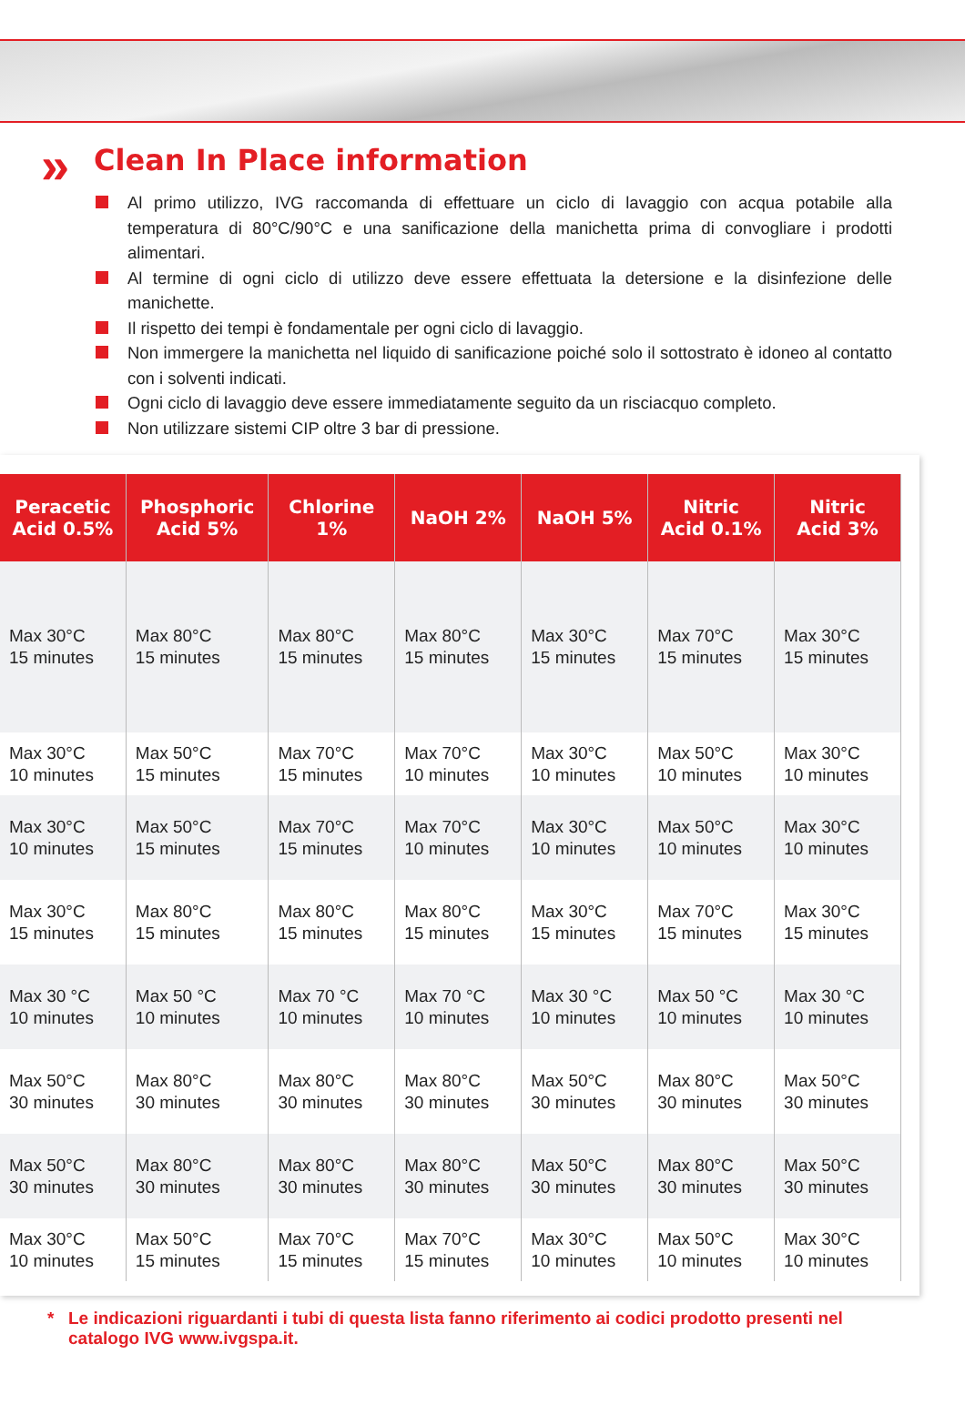»
Clean In Place information
Al primo utilizzo, IVG raccomanda di effettuare un ciclo di lavaggio con acqua potabile alla temperatura di 80°C/90°C e una sanificazione della manichetta prima di convogliare i prodotti alimentari.
Al termine di ogni ciclo di utilizzo deve essere effettuata la detersione e la disinfezione delle manichette.
Il rispetto dei tempi è fondamentale per ogni ciclo di lavaggio.
Non immergere la manichetta nel liquido di sanificazione poiché solo il sottostrato è idoneo al contatto con i solventi indicati.
Ogni ciclo di lavaggio deve essere immediatamente seguito da un risciacquo completo.
Non utilizzare sistemi CIP oltre 3 bar di pressione.
| Peracetic Acid 0.5% | Phosphoric Acid 5% | Chlorine 1% | NaOH 2% | NaOH 5% | Nitric Acid 0.1% | Nitric Acid 3% |
| --- | --- | --- | --- | --- | --- | --- |
| Max 30°C 15 minutes | Max 80°C 15 minutes | Max 80°C 15 minutes | Max 80°C 15 minutes | Max 30°C 15 minutes | Max 70°C 15 minutes | Max 30°C 15 minutes |
| Max 30°C 10 minutes | Max 50°C 15 minutes | Max 70°C 15 minutes | Max 70°C 10 minutes | Max 30°C 10 minutes | Max 50°C 10 minutes | Max 30°C 10 minutes |
| Max 30°C 10 minutes | Max 50°C 15 minutes | Max 70°C 15 minutes | Max 70°C 10 minutes | Max 30°C 10 minutes | Max 50°C 10 minutes | Max 30°C 10 minutes |
| Max 30°C 15 minutes | Max 80°C 15 minutes | Max 80°C 15 minutes | Max 80°C 15 minutes | Max 30°C 15 minutes | Max 70°C 15 minutes | Max 30°C 15 minutes |
| Max 30 °C 10 minutes | Max 50 °C 10 minutes | Max 70 °C 10 minutes | Max 70 °C 10 minutes | Max 30 °C 10 minutes | Max 50 °C 10 minutes | Max 30 °C 10 minutes |
| Max 50°C 30 minutes | Max 80°C 30 minutes | Max 80°C 30 minutes | Max 80°C 30 minutes | Max 50°C 30 minutes | Max 80°C 30 minutes | Max 50°C 30 minutes |
| Max 50°C 30 minutes | Max 80°C 30 minutes | Max 80°C 30 minutes | Max 80°C 30 minutes | Max 50°C 30 minutes | Max 80°C 30 minutes | Max 50°C 30 minutes |
| Max 30°C 10 minutes | Max 50°C 15 minutes | Max 70°C 15 minutes | Max 70°C 15 minutes | Max 30°C 10 minutes | Max 50°C 10 minutes | Max 30°C 10 minutes |
* Le indicazioni riguardanti i tubi di questa lista fanno riferimento ai codici prodotto presenti nel catalogo IVG www.ivgspa.it.